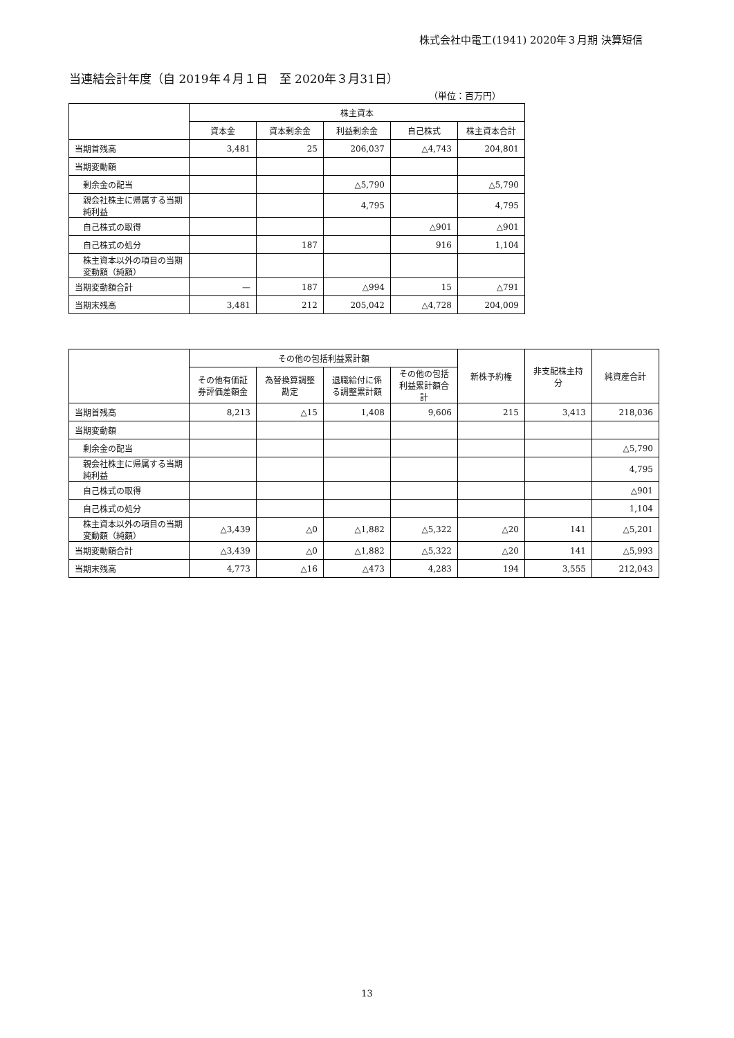株式会社中電工(1941) 2020年３月期 決算短信
当連結会計年度（自 2019年４月１日　至 2020年３月31日）
（単位：百万円）
| | 株主資本 | | | | |
| --- | --- | --- | --- | --- | --- |
| | 資本金 | 資本剰余金 | 利益剰余金 | 自己株式 | 株主資本合計 |
| 当期首残高 | 3,481 | 25 | 206,037 | △4,743 | 204,801 |
| 当期変動額 | | | | | |
| 剰余金の配当 | | | △5,790 | | △5,790 |
| 親会社株主に帰属する当期純利益 | | | 4,795 | | 4,795 |
| 自己株式の取得 | | | | △901 | △901 |
| 自己株式の処分 | | 187 | | 916 | 1,104 |
| 株主資本以外の項目の当期変動額（純額） | | | | | |
| 当期変動額合計 | — | 187 | △994 | 15 | △791 |
| 当期末残高 | 3,481 | 212 | 205,042 | △4,728 | 204,009 |
| | その他の包括利益累計額 | | | | 新株予約権 | 非支配株主持分 | 純資産合計 |
| --- | --- | --- | --- | --- | --- | --- | --- |
| | その他有価証券評価差額金 | 為替換算調整勘定 | 退職給付に係る調整累計額 | その他の包括利益累計額合計 | | | |
| 当期首残高 | 8,213 | △15 | 1,408 | 9,606 | 215 | 3,413 | 218,036 |
| 当期変動額 | | | | | | | |
| 剰余金の配当 | | | | | | | △5,790 |
| 親会社株主に帰属する当期純利益 | | | | | | | 4,795 |
| 自己株式の取得 | | | | | | | △901 |
| 自己株式の処分 | | | | | | | 1,104 |
| 株主資本以外の項目の当期変動額（純額） | △3,439 | △0 | △1,882 | △5,322 | △20 | 141 | △5,201 |
| 当期変動額合計 | △3,439 | △0 | △1,882 | △5,322 | △20 | 141 | △5,993 |
| 当期末残高 | 4,773 | △16 | △473 | 4,283 | 194 | 3,555 | 212,043 |
13